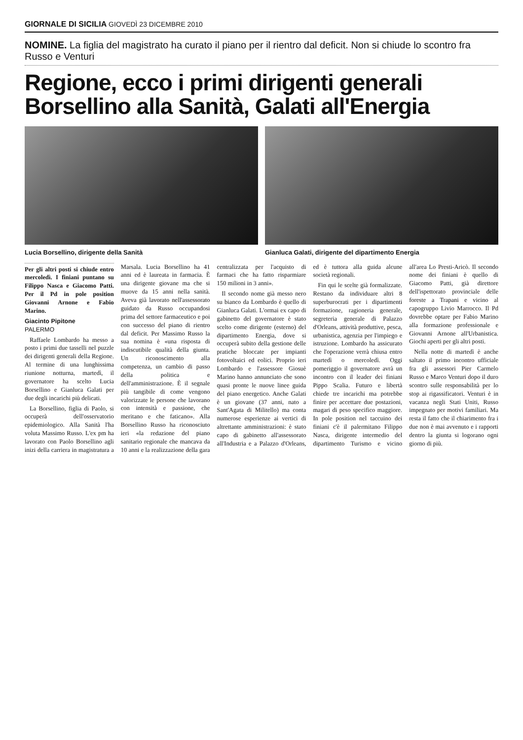GIORNALE DI SICILIA GIOVEDÌ 23 DICEMBRE 2010
NOMINE. La figlia del magistrato ha curato il piano per il rientro dal deficit. Non si chiude lo scontro fra Russo e Venturi
Regione, ecco i primi dirigenti generali Borsellino alla Sanità, Galati all'Energia
Lucia Borsellino, dirigente della Sanità
Gianluca Galati, dirigente del dipartimento Energia
Per gli altri posti si chiude entro mercoledì. I finiani puntano su Filippo Nasca e Giacomo Patti. Per il Pd in pole position Giovanni Arnone e Fabio Marino.
Giacinto Pipitone
PALERMO
Raffaele Lombardo ha messo a posto i primi due tasselli nel puzzle dei dirigenti generali della Regione. Al termine di una lunghissima riunione notturna, martedì, il governatore ha scelto Lucia Borsellino e Gianluca Galati per due degli incarichi più delicati.
La Borsellino, figlia di Paolo, si occuperà dell'osservatorio epidemiologico. Alla Sanità l'ha voluta Massimo Russo. L'ex pm ha lavorato con Paolo Borsellino agli inizi della carriera in magistratura a Marsala. Lucia Borsellino ha 41 anni ed è laureata in farmacia. È una dirigente giovane ma che si muove da 15 anni nella sanità. Aveva già lavorato nell'assessorato guidato da Russo occupandosi prima del settore farmaceutico e poi con successo del piano di rientro dal deficit. Per Massimo Russo la sua nomina è «una risposta di indiscutibile qualità della giunta. Un riconoscimento alla competenza, un cambio di passo della politica e dell'amministrazione. È il segnale più tangibile di come vengono valorizzate le persone che lavorano con intensità e passione, che meritano e che faticano». Alla Borsellino Russo ha riconosciuto ieri «la redazione del piano sanitario regionale che mancava da 10 anni e la realizzazione della gara centralizzata per l'acquisto di farmaci che ha fatto risparmiare 150 milioni in 3 anni».
Il secondo nome già messo nero su bianco da Lombardo è quello di Gianluca Galati. L'ormai ex capo di gabinetto del governatore è stato scelto come dirigente (esterno) del dipartimento Energia, dove si occuperà subito della gestione delle pratiche bloccate per impianti fotovoltaici ed eolici. Proprio ieri Lombardo e l'assessore Giosuè Marino hanno annunciato che sono quasi pronte le nuove linee guida del piano energetico. Anche Galati è un giovane (37 anni, nato a Sant'Agata di Militello) ma conta numerose esperienze ai vertici di altrettante amministrazioni: è stato capo di gabinetto all'assessorato all'Industria e a Palazzo d'Orleans, ed è tuttora alla guida alcune società regionali.
Fin qui le scelte già formalizzate. Restano da individuare altri 8 superburocrati per i dipartimenti formazione, ragioneria generale, segreteria generale di Palazzo d'Orleans, attività produttive, pesca, urbanistica, agenzia per l'impiego e istruzione. Lombardo ha assicurato che l'operazione verrà chiusa entro martedì o mercoledì. Oggi pomeriggio il governatore avrà un incontro con il leader dei finiani Pippo Scalia. Futuro e libertà chiede tre incarichi ma potrebbe finire per accettare due postazioni, magari di peso specifico maggiore. In pole position nel taccuino dei finiani c'è il palermitano Filippo Nasca, dirigente intermedio del dipartimento Turismo e vicino all'area Lo Presti-Aricò. Il secondo nome dei finiani è quello di Giacomo Patti, già direttore dell'ispettorato provinciale delle foreste a Trapani e vicino al capogruppo Livio Marrocco. Il Pd dovrebbe optare per Fabio Marino alla formazione professionale e Giovanni Arnone all'Urbanistica. Giochi aperti per gli altri posti.
Nella notte di martedì è anche saltato il primo incontro ufficiale fra gli assessori Pier Carmelo Russo e Marco Venturi dopo il duro scontro sulle responsabilità per lo stop ai rigassificatori. Venturi è in vacanza negli Stati Uniti, Russo impegnato per motivi familiari. Ma resta il fatto che il chiarimento fra i due non è mai avvenuto e i rapporti dentro la giunta si logorano ogni giorno di più.